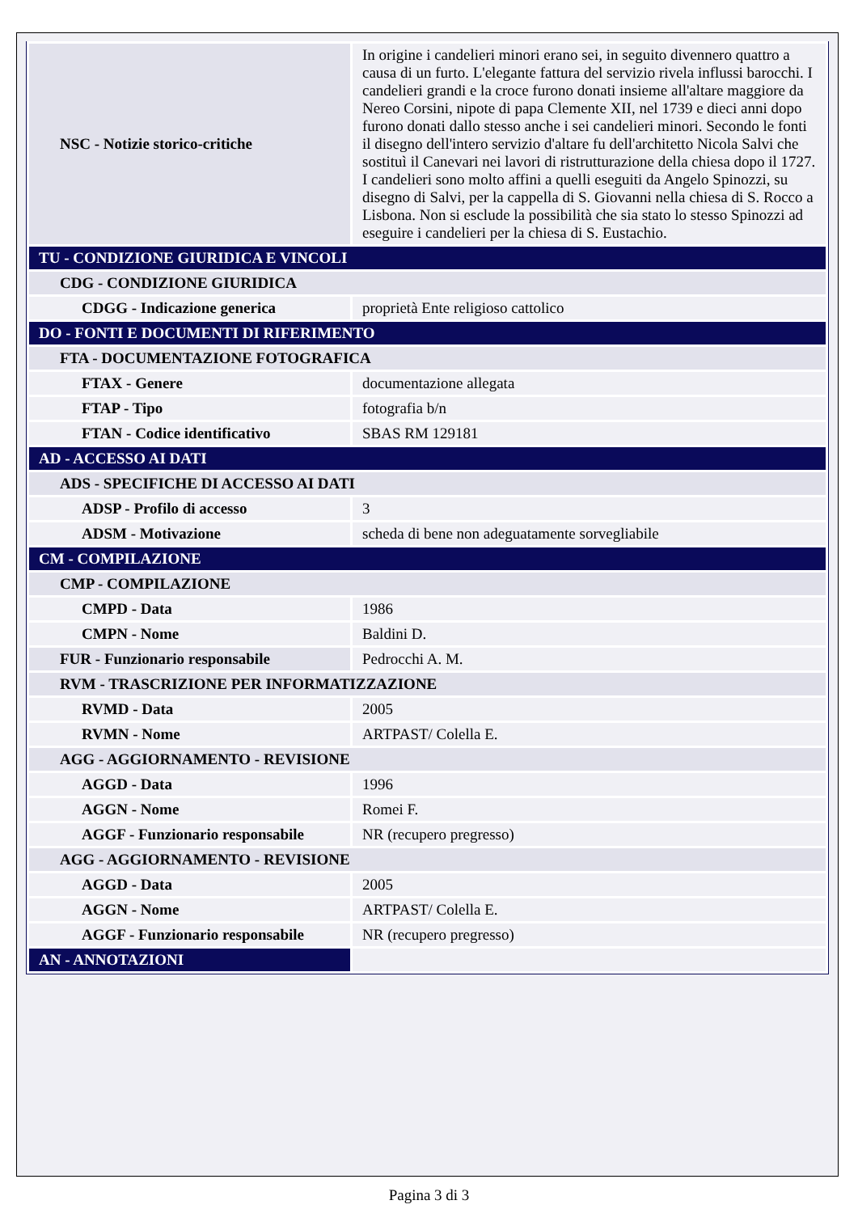| NSC - Notizie storico-critiche | In origine i candelieri minori erano sei, in seguito divennero quattro a causa di un furto. L'elegante fattura del servizio rivela influssi barocchi. I candelieri grandi e la croce furono donati insieme all'altare maggiore da Nereo Corsini, nipote di papa Clemente XII, nel 1739 e dieci anni dopo furono donati dallo stesso anche i sei candelieri minori. Secondo le fonti il disegno dell'intero servizio d'altare fu dell'architetto Nicola Salvi che sostituì il Canevari nei lavori di ristrutturazione della chiesa dopo il 1727. I candelieri sono molto affini a quelli eseguiti da Angelo Spinozzi, su disegno di Salvi, per la cappella di S. Giovanni nella chiesa di S. Rocco a Lisbona. Non si esclude la possibilità che sia stato lo stesso Spinozzi ad eseguire i candelieri per la chiesa di S. Eustachio. |
| TU - CONDIZIONE GIURIDICA E VINCOLI | |
| CDG - CONDIZIONE GIURIDICA | |
| CDGG - Indicazione generica | proprietà Ente religioso cattolico |
| DO - FONTI E DOCUMENTI DI RIFERIMENTO | |
| FTA - DOCUMENTAZIONE FOTOGRAFICA | |
| FTAX - Genere | documentazione allegata |
| FTAP - Tipo | fotografia b/n |
| FTAN - Codice identificativo | SBAS RM 129181 |
| AD - ACCESSO AI DATI | |
| ADS - SPECIFICHE DI ACCESSO AI DATI | |
| ADSP - Profilo di accesso | 3 |
| ADSM - Motivazione | scheda di bene non adeguatamente sorvegliabile |
| CM - COMPILAZIONE | |
| CMP - COMPILAZIONE | |
| CMPD - Data | 1986 |
| CMPN - Nome | Baldini D. |
| FUR - Funzionario responsabile | Pedrocchi A. M. |
| RVM - TRASCRIZIONE PER INFORMATIZZAZIONE | |
| RVMD - Data | 2005 |
| RVMN - Nome | ARTPAST/ Colella E. |
| AGG - AGGIORNAMENTO - REVISIONE | |
| AGGD - Data | 1996 |
| AGGN - Nome | Romei F. |
| AGGF - Funzionario responsabile | NR (recupero pregresso) |
| AGG - AGGIORNAMENTO - REVISIONE | |
| AGGD - Data | 2005 |
| AGGN - Nome | ARTPAST/ Colella E. |
| AGGF - Funzionario responsabile | NR (recupero pregresso) |
| AN - ANNOTAZIONI | |
Pagina 3 di 3